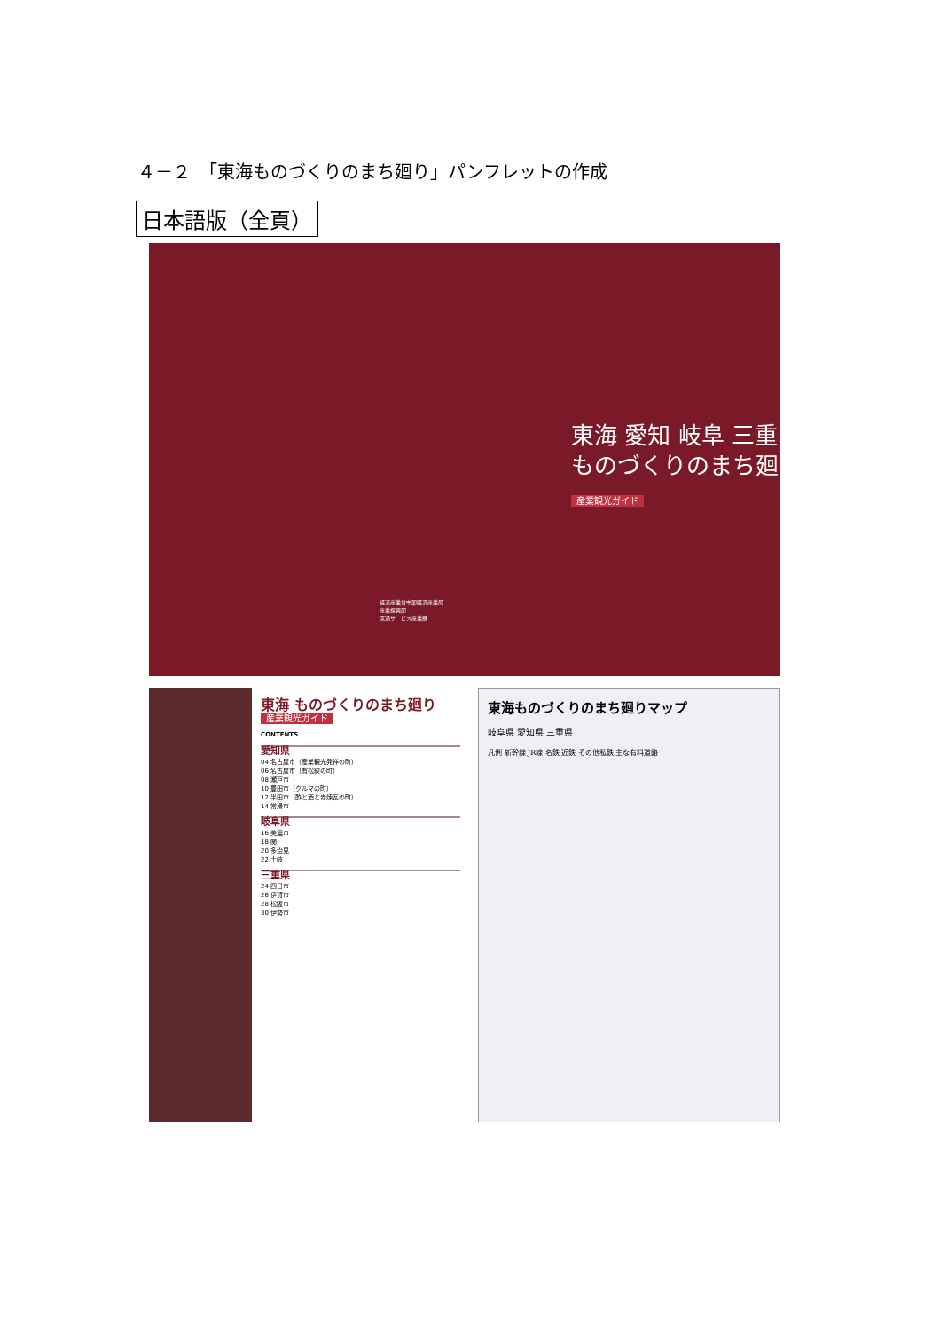４－２　「東海ものづくりのまち廻り」パンフレットの作成
日本語版（全頁）
経済産業省中部経済産業局
産業振興部
流通サービス産業課
東海 愛知 岐阜 三重
ものづくりのまち廻り
産業観光ガイド
東海 ものづくりのまち廻り
産業観光ガイド
CONTENTS
愛知県
04 名古屋市（産業観光発祥の町）
06 名古屋市（有松絞の町）
08 瀬戸市
10 豊田市（クルマの町）
12 半田市（酢と酒と赤煉瓦の町）
14 常滑市
岐阜県
16 美濃市
18 関
20 多治見
22 土岐
三重県
24 四日市
26 伊賀市
28 松阪市
30 伊勢市
東海ものづくりのまち廻りマップ
岐阜県 愛知県 三重県
凡例 新幹線 JR線 名鉄 近鉄 その他私鉄 主な有料道路